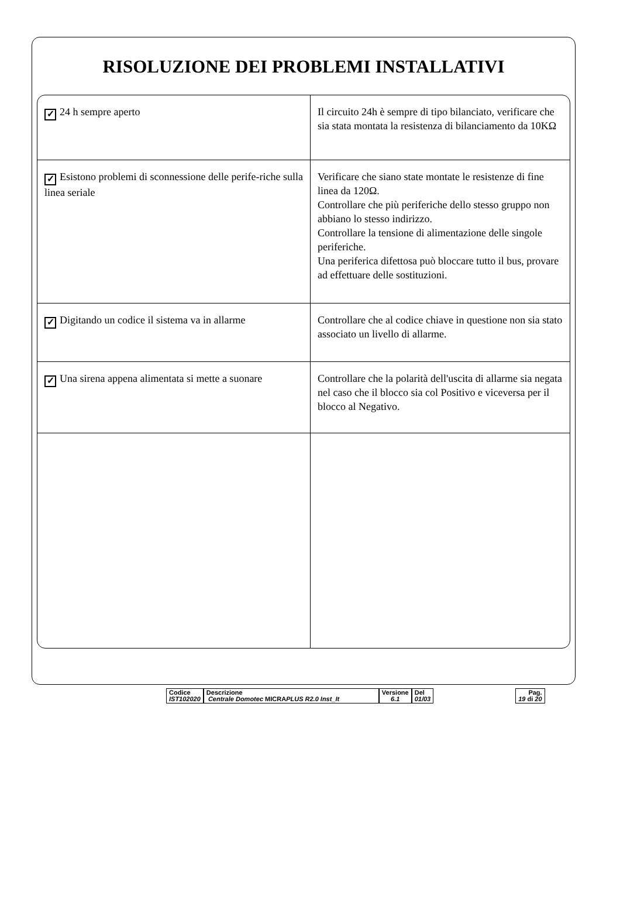RISOLUZIONE DEI PROBLEMI INSTALLATIVI
| ✓ 24 h sempre aperto | Il circuito 24h è sempre di tipo bilanciato, verificare che sia stata montata la resistenza di bilanciamento da 10KΩ |
| ✓ Esistono problemi di sconnessione delle perife-riche sulla linea seriale | Verificare che siano state montate le resistenze di fine linea da 120Ω. Controllare che più periferiche dello stesso gruppo non abbiano lo stesso indirizzo. Controllare la tensione di alimentazione delle singole periferiche. Una periferica difettosa può bloccare tutto il bus, provare ad effettuare delle sostituzioni. |
| ✓ Digitando un codice il sistema va in allarme | Controllare che al codice chiave in questione non sia stato associato un livello di allarme. |
| ✓ Una sirena appena alimentata si mette a suonare | Controllare che la polarità dell'uscita di allarme sia negata nel caso che il blocco sia col Positivo e viceversa per il blocco al Negativo. |
Codice
IST102020
Descrizione
Centrale Domotec MICRAPLUS R2.0 Inst_It
Versione
6.1
Del
01/03
Pag.
19 di 20